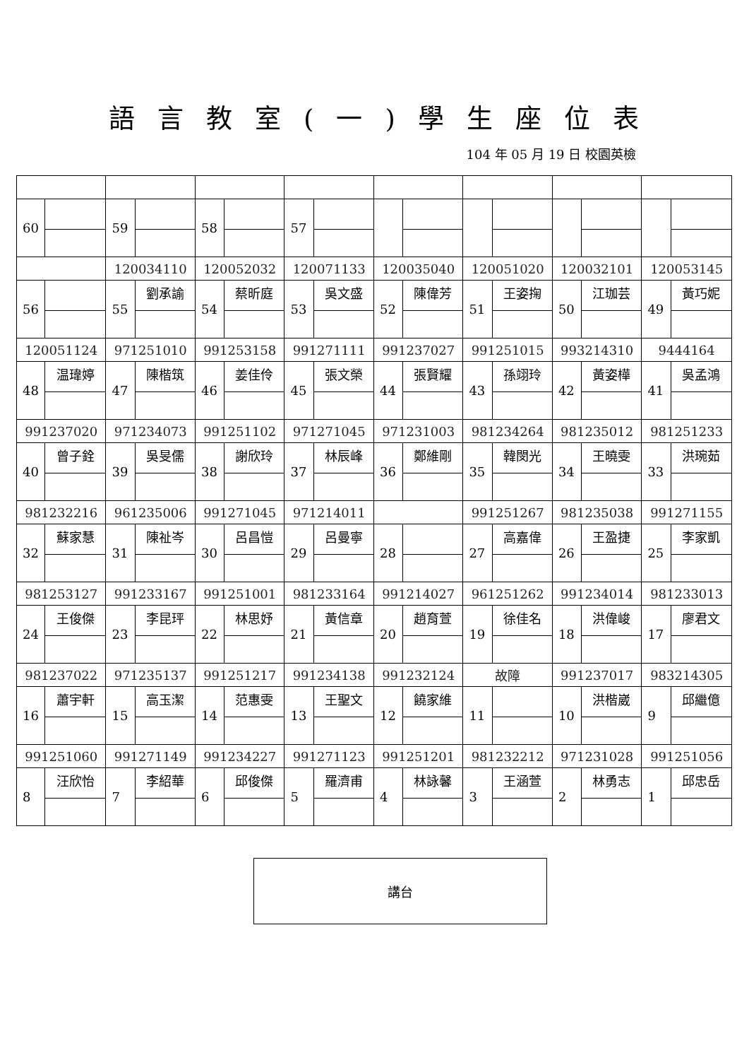語言教室(一)學生座位表
104 年 05 月 19 日 校園英檢
| 60 | | 59 | | 58 | | 57 | | | | | | | | | |
| | | 120034110 | | 120052032 | | 120071133 | | 120035040 | | 120051020 | | 120032101 | | 120053145 | |
| 56 | | 55 | 劉承諭 | 54 | 蔡昕庭 | 53 | 吳文盛 | 52 | 陳偉芳 | 51 | 王姿掬 | 50 | 江珈芸 | 49 | 黃巧妮 |
| 120051124 | | 971251010 | | 991253158 | | 991271111 | | 991237027 | | 991251015 | | 993214310 | | 9444164 | |
| 48 | 温瑋婷 | 47 | 陳楷筑 | 46 | 姜佳伶 | 45 | 張文榮 | 44 | 張賢耀 | 43 | 孫翊玲 | 42 | 黃姿樺 | 41 | 吳孟鴻 |
| 991237020 | | 971234073 | | 991251102 | | 971271045 | | 971231003 | | 981234264 | | 981235012 | | 981251233 | |
| 40 | 曾子銓 | 39 | 吳旻儒 | 38 | 謝欣玲 | 37 | 林辰峰 | 36 | 鄭維剛 | 35 | 韓閔光 | 34 | 王曉雯 | 33 | 洪琬茹 |
| 981232216 | | 961235006 | | 991271045 | | 971214011 | | | | 991251267 | | 981235038 | | 991271155 | |
| 32 | 蘇家慧 | 31 | 陳祉岑 | 30 | 呂昌愷 | 29 | 呂曼寧 | 28 | | 27 | 高嘉偉 | 26 | 王盈捷 | 25 | 李家凱 |
| 981253127 | | 991233167 | | 991251001 | | 981233164 | | 991214027 | | 961251262 | | 991234014 | | 981233013 | |
| 24 | 王俊傑 | 23 | 李昆玶 | 22 | 林思妤 | 21 | 黃信章 | 20 | 趙育萱 | 19 | 徐佳名 | 18 | 洪偉峻 | 17 | 廖君文 |
| 981237022 | | 971235137 | | 991251217 | | 991234138 | | 991232124 | | 故障 | | 991237017 | | 983214305 | |
| 16 | 蕭宇軒 | 15 | 高玉潔 | 14 | 范惠雯 | 13 | 王聖文 | 12 | 饒家維 | 11 | | 10 | 洪楷崴 | 9 | 邱繼億 |
| 991251060 | | 991271149 | | 991234227 | | 991271123 | | 991251201 | | 981232212 | | 971231028 | | 991251056 | |
| 8 | 汪欣怡 | 7 | 李紹華 | 6 | 邱俊傑 | 5 | 羅濟甫 | 4 | 林詠馨 | 3 | 王涵萱 | 2 | 林勇志 | 1 | 邱忠岳 |
講台